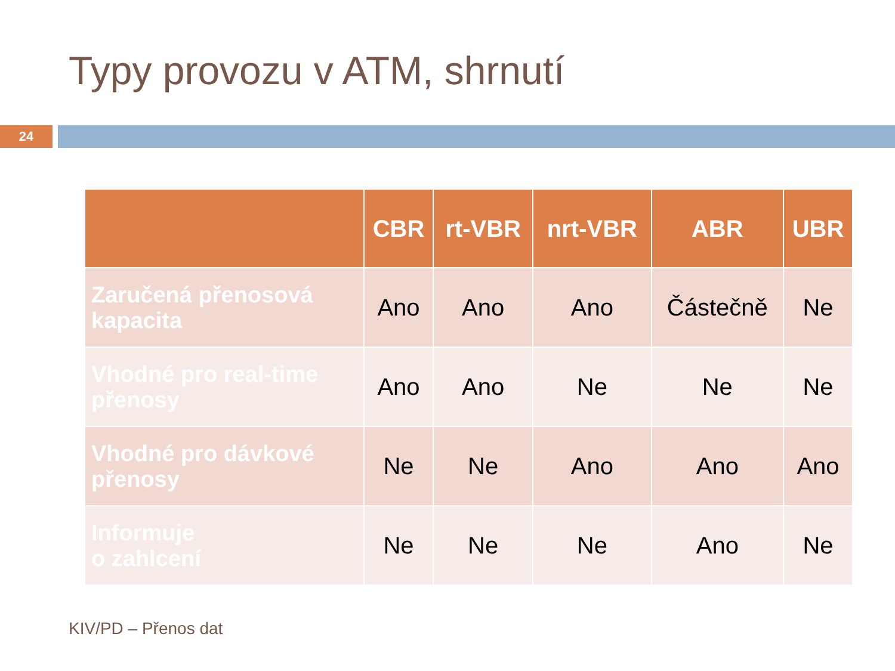Typy provozu v ATM, shrnutí
24
| | CBR | rt-VBR | nrt-VBR | ABR | UBR |
| --- | --- | --- | --- | --- | --- |
| Zaručená přenosová kapacita | Ano | Ano | Ano | Částečně | Ne |
| Vhodné pro real-time přenosy | Ano | Ano | Ne | Ne | Ne |
| Vhodné pro dávkové přenosy | Ne | Ne | Ano | Ano | Ano |
| Informuje o zahlcení | Ne | Ne | Ne | Ano | Ne |
KIV/PD – Přenos dat